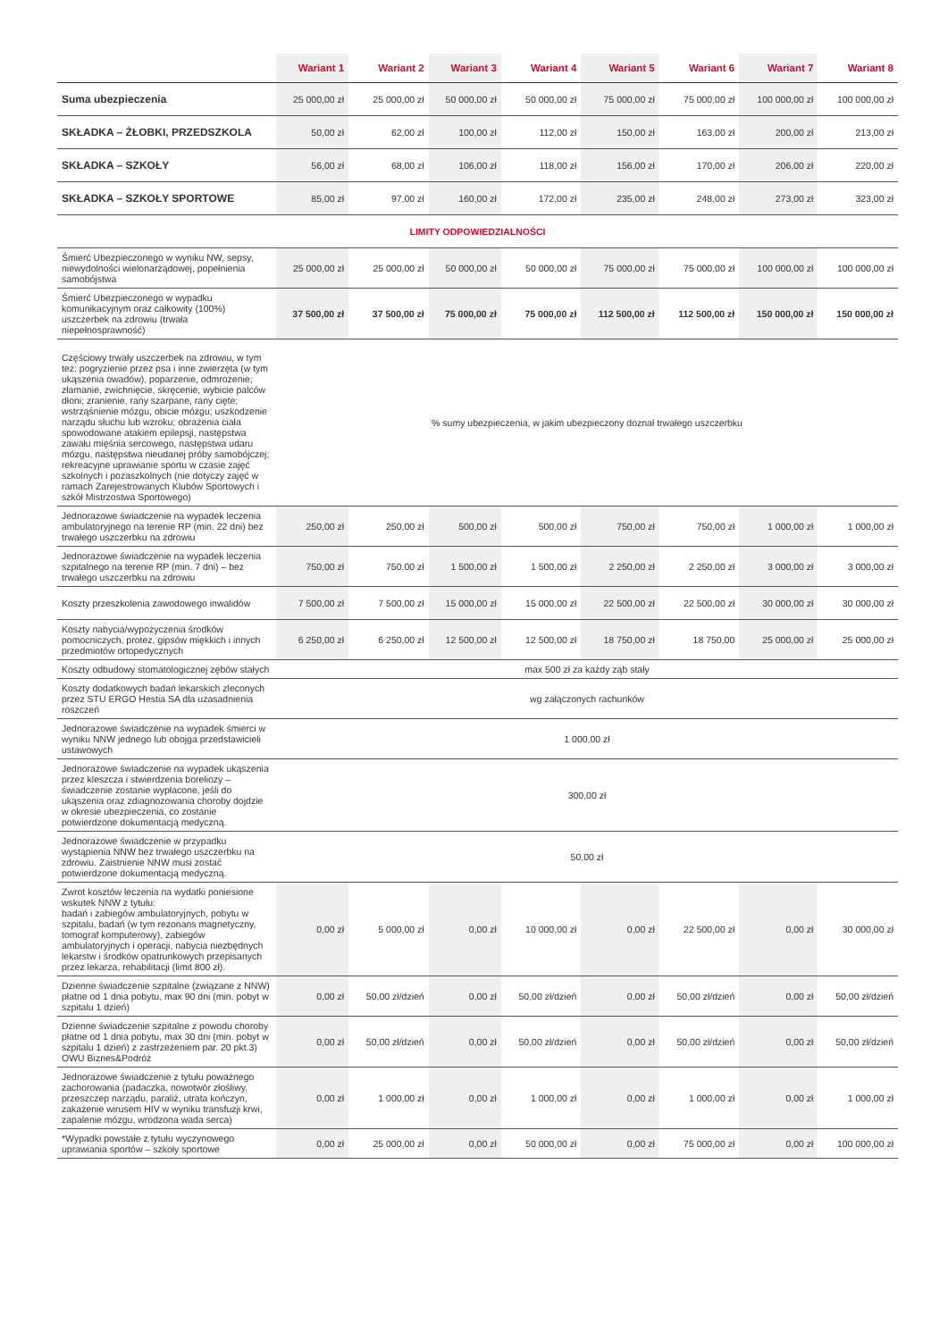| | Wariant 1 | Wariant 2 | Wariant 3 | Wariant 4 | Wariant 5 | Wariant 6 | Wariant 7 | Wariant 8 |
| --- | --- | --- | --- | --- | --- | --- | --- | --- |
| Suma ubezpieczenia | 25 000,00 zł | 25 000,00 zł | 50 000,00 zł | 50 000,00 zł | 75 000,00 zł | 75 000,00 zł | 100 000,00 zł | 100 000,00 zł |
| SKŁADKA – ŻŁOBKI, PRZEDSZKOLA | 50,00 zł | 62,00 zł | 100,00 zł | 112,00 zł | 150,00 zł | 163,00 zł | 200,00 zł | 213,00 zł |
| SKŁADKA – SZKOŁY | 56,00 zł | 68,00 zł | 106,00 zł | 118,00 zł | 156,00 zł | 170,00 zł | 206,00 zł | 220,00 zł |
| SKŁADKA – SZKOŁY SPORTOWE | 85,00 zł | 97,00 zł | 160,00 zł | 172,00 zł | 235,00 zł | 248,00 zł | 273,00 zł | 323,00 zł |
| LIMITY ODPOWIEDZIALNOŚCI | | | | | | | | |
| Śmierć Ubezpieczonego w wyniku NW, sepsy, niewydolności wielonarządowej, popełnienia samobójstwa | 25 000,00 zł | 25 000,00 zł | 50 000,00 zł | 50 000,00 zł | 75 000,00 zł | 75 000,00 zł | 100 000,00 zł | 100 000,00 zł |
| Śmierć Ubezpieczonego w wypadku komunikacyjnym oraz całkowity (100%) uszczerbek na zdrowiu (trwała niepełnosprawność) | 37 500,00 zł | 37 500,00 zł | 75 000,00 zł | 75 000,00 zł | 112 500,00 zł | 112 500,00 zł | 150 000,00 zł | 150 000,00 zł |
| Częściowy trwały uszczerbek na zdrowiu, w tym też: pogryzienie przez psa i inne zwierzęta (w tym ukąszenia owadów), poparzenie, odmrożenie; złamanie, zwichnięcie, skręcenie, wybicie palców dłoni; zranienie, rany szarpane, rany cięte; wstrząśnienie mózgu, obicie mózgu; uszkodzenie narządu słuchu lub wzroku; obrażenia ciała spowodowane atakiem epilepsji, następstwa zawału mięśnia sercowego, następstwa udaru mózgu, następstwa nieudanej próby samobójczej; rekreacyjne uprawianie sportu w czasie zajęć szkolnych i pozaszkolnych (nie dotyczy zajęć w ramach Zarejestrowanych Klubów Sportowych i szkół Mistrzostwa Sportowego) | % sumy ubezpieczenia, w jakim ubezpieczony doznał trwałego uszczerbku | | | | | | | |
| Jednorazowe świadczenie na wypadek leczenia ambulatoryjnego na terenie RP (min. 22 dni) bez trwałego uszczerbku na zdrowiu | 250,00 zł | 250,00 zł | 500,00 zł | 500,00 zł | 750,00 zł | 750,00 zł | 1 000,00 zł | 1 000,00 zł |
| Jednorazowe świadczenie na wypadek leczenia szpitalnego na terenie RP (min. 7 dni) – bez trwałego uszczerbku na zdrowiu | 750,00 zł | 750,00 zł | 1 500,00 zł | 1 500,00 zł | 2 250,00 zł | 2 250,00 zł | 3 000,00 zł | 3 000,00 zł |
| Koszty przeszkolenia zawodowego inwalidów | 7 500,00 zł | 7 500,00 zł | 15 000,00 zł | 15 000,00 zł | 22 500,00 zł | 22 500,00 zł | 30 000,00 zł | 30 000,00 zł |
| Koszty nabycia/wypożyczenia środków pomocniczych, protez, gipsów miękkich i innych przedmiotów ortopedycznych | 6 250,00 zł | 6 250,00 zł | 12 500,00 zł | 12 500,00 zł | 18 750,00 zł | 18 750,00 | 25 000,00 zł | 25 000,00 zł |
| Koszty odbudowy stomatologicznej zębów stałych | max 500 zł za każdy ząb stały | | | | | | | |
| Koszty dodatkowych badań lekarskich zleconych przez STU ERGO Hestia SA dla uzasadnienia roszczeń | wg załączonych rachunków | | | | | | | |
| Jednorazowe świadczenie na wypadek śmierci w wyniku NNW jednego lub obojga przedstawicieli ustawowych | 1 000,00 zł | | | | | | | |
| Jednorazowe świadczenie na wypadek ukąszenia przez kleszcza i stwierdzenia boreliozy – świadczenie zostanie wypłacone, jeśli do ukąszenia oraz zdiagnozowania choroby dojdzie w okresie ubezpieczenia, co zostanie potwierdzone dokumentacją medyczną. | 300,00 zł | | | | | | | |
| Jednorazowe świadczenie w przypadku wystąpienia NNW bez trwałego uszczerbku na zdrowiu. Zaistnienie NNW musi zostać potwierdzone dokumentacją medyczną. | 50,00 zł | | | | | | | |
| Zwrot kosztów leczenia na wydatki poniesione wskutek NNW z tytułu: badań i zabiegów ambulatoryjnych, pobytu w szpitalu, badań (w tym rezonans magnetyczny, tomograf komputerowy), zabiegów ambulatoryjnych i operacji, nabycia niezbędnych lekarstw i środków opatrunkowych przepisanych przez lekarza, rehabilitacji (limit 800 zł). | 0,00 zł | 5 000,00 zł | 0,00 zł | 10 000,00 zł | 0,00 zł | 22 500,00 zł | 0,00 zł | 30 000,00 zł |
| Dzienne świadczenie szpitalne (związane z NNW) płatne od 1 dnia pobytu, max 90 dni (min. pobyt w szpitalu 1 dzień) | 0,00 zł | 50,00 zł/dzień | 0,00 zł | 50,00 zł/dzień | 0,00 zł | 50,00 zł/dzień | 0,00 zł | 50,00 zł/dzień |
| Dzienne świadczenie szpitalne z powodu choroby płatne od 1 dnia pobytu, max 30 dni (min. pobyt w szpitalu 1 dzień) z zastrzeżeniem par. 20 pkt.3) OWU Biznes&Podróż | 0,00 zł | 50,00 zł/dzień | 0,00 zł | 50,00 zł/dzień | 0,00 zł | 50,00 zł/dzień | 0,00 zł | 50,00 zł/dzień |
| Jednorazowe świadczenie z tytułu poważnego zachorowania (padaczka, nowotwór złośliwy, przeszczep narządu, paraliż, utrata kończyn, zakażenie wirusem HIV w wyniku transfuzji krwi, zapalenie mózgu, wrodzona wada serca) | 0,00 zł | 1 000,00 zł | 0,00 zł | 1 000,00 zł | 0,00 zł | 1 000,00 zł | 0,00 zł | 1 000,00 zł |
| *Wypadki powstałe z tytułu wyczynowego uprawiania sportów – szkoły sportowe | 0,00 zł | 25 000,00 zł | 0,00 zł | 50 000,00 zł | 0,00 zł | 75 000,00 zł | 0,00 zł | 100 000,00 zł |